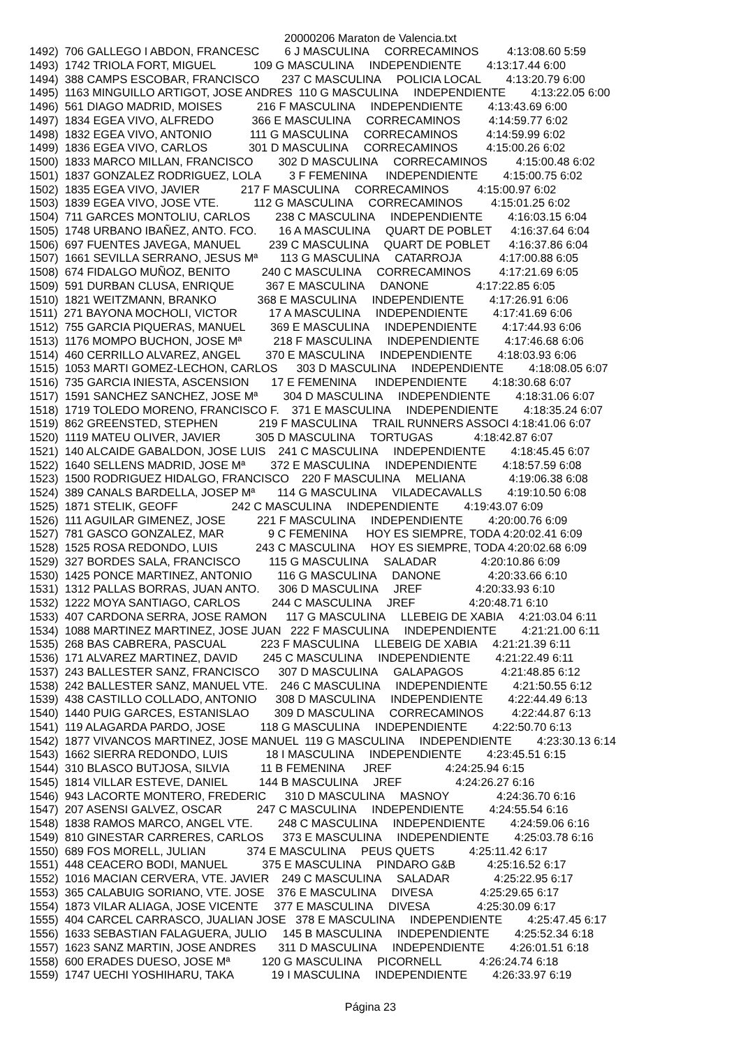20000206 Maraton de Valencia.txt
1492)  706 GALLEGO I ABDON, FRANCESC        6 J MASCULINA     CORRECAMINOS         4:13:08.60 5:59
1493)  1742 TRIOLA FORT, MIGUEL            109 G MASCULINA     INDEPENDIENTE        4:13:17.44 6:00
1494)  388 CAMPS ESCOBAR, FRANCISCO       237 C MASCULINA     POLICIA LOCAL        4:13:20.79 6:00
1495)  1163 MINGUILLO ARTIGOT, JOSE ANDRES  110 G MASCULINA     INDEPENDIENTE        4:13:22.05 6:00
1496)  561 DIAGO MADRID, MOISES           216 F MASCULINA     INDEPENDIENTE        4:13:43.69 6:00
1497)  1834 EGEA VIVO, ALFREDO            366 E MASCULINA     CORRECAMINOS         4:14:59.77 6:02
1498)  1832 EGEA VIVO, ANTONIO            111 G MASCULINA     CORRECAMINOS         4:14:59.99 6:02
1499)  1836 EGEA VIVO, CARLOS             301 D MASCULINA     CORRECAMINOS         4:15:00.26 6:02
1500)  1833 MARCO MILLAN, FRANCISCO        302 D MASCULINA     CORRECAMINOS         4:15:00.48 6:02
1501)  1837 GONZALEZ RODRIGUEZ, LOLA         3 F FEMENINA      INDEPENDIENTE        4:15:00.75 6:02
1502)  1835 EGEA VIVO, JAVIER             217 F MASCULINA     CORRECAMINOS         4:15:00.97 6:02
1503)  1839 EGEA VIVO, JOSE VTE.           112 G MASCULINA     CORRECAMINOS         4:15:01.25 6:02
1504)  711 GARCES MONTOLIU, CARLOS        238 C MASCULINA     INDEPENDIENTE        4:16:03.15 6:04
1505)  1748 URBANO IBAÑEZ, ANTO. FCO.       16 A MASCULINA     QUART DE POBLET      4:16:37.64 6:04
1506)  697 FUENTES JAVEGA, MANUEL         239 C MASCULINA     QUART DE POBLET      4:16:37.86 6:04
1507)  1661 SEVILLA SERRANO, JESUS Mª       113 G MASCULINA     CATARROJA            4:17:00.88 6:05
1508)  674 FIDALGO MUÑOZ, BENITO          240 C MASCULINA     CORRECAMINOS         4:17:21.69 6:05
1509)  591 DURBAN CLUSA, ENRIQUE          367 E MASCULINA     DANONE               4:17:22.85 6:05
1510)  1821 WEITZMANN, BRANKO             368 E MASCULINA     INDEPENDIENTE        4:17:26.91 6:06
1511)  271 BAYONA MOCHOLI, VICTOR          17 A MASCULINA     INDEPENDIENTE        4:17:41.69 6:06
1512)  755 GARCIA PIQUERAS, MANUEL        369 E MASCULINA     INDEPENDIENTE        4:17:44.93 6:06
1513)  1176 MOMPO BUCHON, JOSE Mª          218 F MASCULINA     INDEPENDIENTE        4:17:46.68 6:06
1514)  460 CERRILLO ALVAREZ, ANGEL        370 E MASCULINA     INDEPENDIENTE        4:18:03.93 6:06
1515)  1053 MARTI GOMEZ-LECHON, CARLOS      303 D MASCULINA     INDEPENDIENTE        4:18:08.05 6:07
1516)  735 GARCIA INIESTA, ASCENSION       17 E FEMENINA      INDEPENDIENTE        4:18:30.68 6:07
1517)  1591 SANCHEZ SANCHEZ, JOSE Mª        304 D MASCULINA     INDEPENDIENTE        4:18:31.06 6:07
1518)  1719 TOLEDO MORENO, FRANCISCO F.    371 E MASCULINA     INDEPENDIENTE        4:18:35.24 6:07
1519)  862 GREENSTED, STEPHEN             219 F MASCULINA     TRAIL RUNNERS ASSOCI 4:18:41.06 6:07
1520)  1119 MATEU OLIVER, JAVIER           305 D MASCULINA     TORTUGAS             4:18:42.87 6:07
1521)  140 ALCAIDE GABALDON, JOSE LUIS    241 C MASCULINA     INDEPENDIENTE        4:18:45.45 6:07
1522)  1640 SELLENS MADRID, JOSE Mª        372 E MASCULINA     INDEPENDIENTE        4:18:57.59 6:08
1523)  1500 RODRIGUEZ HIDALGO, FRANCISCO    220 F MASCULINA     MELIANA              4:19:06.38 6:08
1524)  389 CANALS BARDELLA, JOSEP Mª       114 G MASCULINA     VILADECAVALLS        4:19:10.50 6:08
1525)  1871 STELIK, GEOFF                 242 C MASCULINA     INDEPENDIENTE        4:19:43.07 6:09
1526)  111 AGUILAR GIMENEZ, JOSE          221 F MASCULINA     INDEPENDIENTE        4:20:00.76 6:09
1527)  781 GASCO GONZALEZ, MAR              9 C FEMENINA      HOY ES SIEMPRE, TODA 4:20:02.41 6:09
1528)  1525 ROSA REDONDO, LUIS            243 C MASCULINA     HOY ES SIEMPRE, TODA 4:20:02.68 6:09
1529)  327 BORDES SALA, FRANCISCO         115 G MASCULINA     SALADAR              4:20:10.86 6:09
1530)  1425 PONCE MARTINEZ, ANTONIO        116 G MASCULINA     DANONE               4:20:33.66 6:10
1531)  1312 PALLAS BORRAS, JUAN ANTO.      306 D MASCULINA     JREF                 4:20:33.93 6:10
1532)  1222 MOYA SANTIAGO, CARLOS          244 C MASCULINA     JREF                 4:20:48.71 6:10
1533)  407 CARDONA SERRA, JOSE RAMON      117 G MASCULINA     LLEBEIG DE XABIA     4:21:03.04 6:11
1534)  1088 MARTINEZ MARTINEZ, JOSE JUAN   222 F MASCULINA     INDEPENDIENTE        4:21:21.00 6:11
1535)  268 BAS CABRERA, PASCUAL           223 F MASCULINA     LLEBEIG DE XABIA     4:21:21.39 6:11
1536)  171 ALVAREZ MARTINEZ, DAVID        245 C MASCULINA     INDEPENDIENTE        4:21:22.49 6:11
1537)  243 BALLESTER SANZ, FRANCISCO      307 D MASCULINA     GALAPAGOS            4:21:48.85 6:12
1538)  242 BALLESTER SANZ, MANUEL VTE.    246 C MASCULINA     INDEPENDIENTE        4:21:50.55 6:12
1539)  438 CASTILLO COLLADO, ANTONIO      308 D MASCULINA     INDEPENDIENTE        4:22:44.49 6:13
1540)  1440 PUIG GARCES, ESTANISLAO        309 D MASCULINA     CORRECAMINOS         4:22:44.87 6:13
1541)  119 ALAGARDA PARDO, JOSE           118 G MASCULINA     INDEPENDIENTE        4:22:50.70 6:13
1542)  1877 VIVANCOS MARTINEZ, JOSE MANUEL  119 G MASCULINA     INDEPENDIENTE        4:23:30.13 6:14
1543)  1662 SIERRA REDONDO, LUIS            18 I MASCULINA     INDEPENDIENTE        4:23:45.51 6:15
1544)  310 BLASCO BUTJOSA, SILVIA          11 B FEMENINA      JREF                 4:24:25.94 6:15
1545)  1814 VILLAR ESTEVE, DANIEL          144 B MASCULINA     JREF                 4:24:26.27 6:16
1546)  943 LACORTE MONTERO, FREDERIC      310 D MASCULINA     MASNOY               4:24:36.70 6:16
1547)  207 ASENSI GALVEZ, OSCAR           247 C MASCULINA     INDEPENDIENTE        4:24:55.54 6:16
1548)  1838 RAMOS MARCO, ANGEL VTE.        248 C MASCULINA     INDEPENDIENTE        4:24:59.06 6:16
1549)  810 GINESTAR CARRERES, CARLOS      373 E MASCULINA     INDEPENDIENTE        4:25:03.78 6:16
1550)  689 FOS MORELL, JULIAN             374 E MASCULINA     PEUS QUETS           4:25:11.42 6:17
1551)  448 CEACERO BODI, MANUEL           375 E MASCULINA     PINDARO G&B          4:25:16.52 6:17
1552)  1016 MACIAN CERVERA, VTE. JAVIER    249 C MASCULINA     SALADAR              4:25:22.95 6:17
1553)  365 CALABUIG SORIANO, VTE. JOSE    376 E MASCULINA     DIVESA               4:25:29.65 6:17
1554)  1873 VILAR ALIAGA, JOSE VICENTE     377 E MASCULINA     DIVESA               4:25:30.09 6:17
1555)  404 CARCEL CARRASCO, JUALIAN JOSE   378 E MASCULINA     INDEPENDIENTE        4:25:47.45 6:17
1556)  1633 SEBASTIAN FALAGUERA, JULIO     145 B MASCULINA     INDEPENDIENTE        4:25:52.34 6:18
1557)  1623 SANZ MARTIN, JOSE ANDRES       311 D MASCULINA     INDEPENDIENTE        4:26:01.51 6:18
1558)  600 ERADES DUESO, JOSE Mª          120 G MASCULINA     PICORNELL            4:26:24.74 6:18
1559)  1747 UECHI YOSHIHARU, TAKA            19 I MASCULINA     INDEPENDIENTE        4:26:33.97 6:19
Página 23